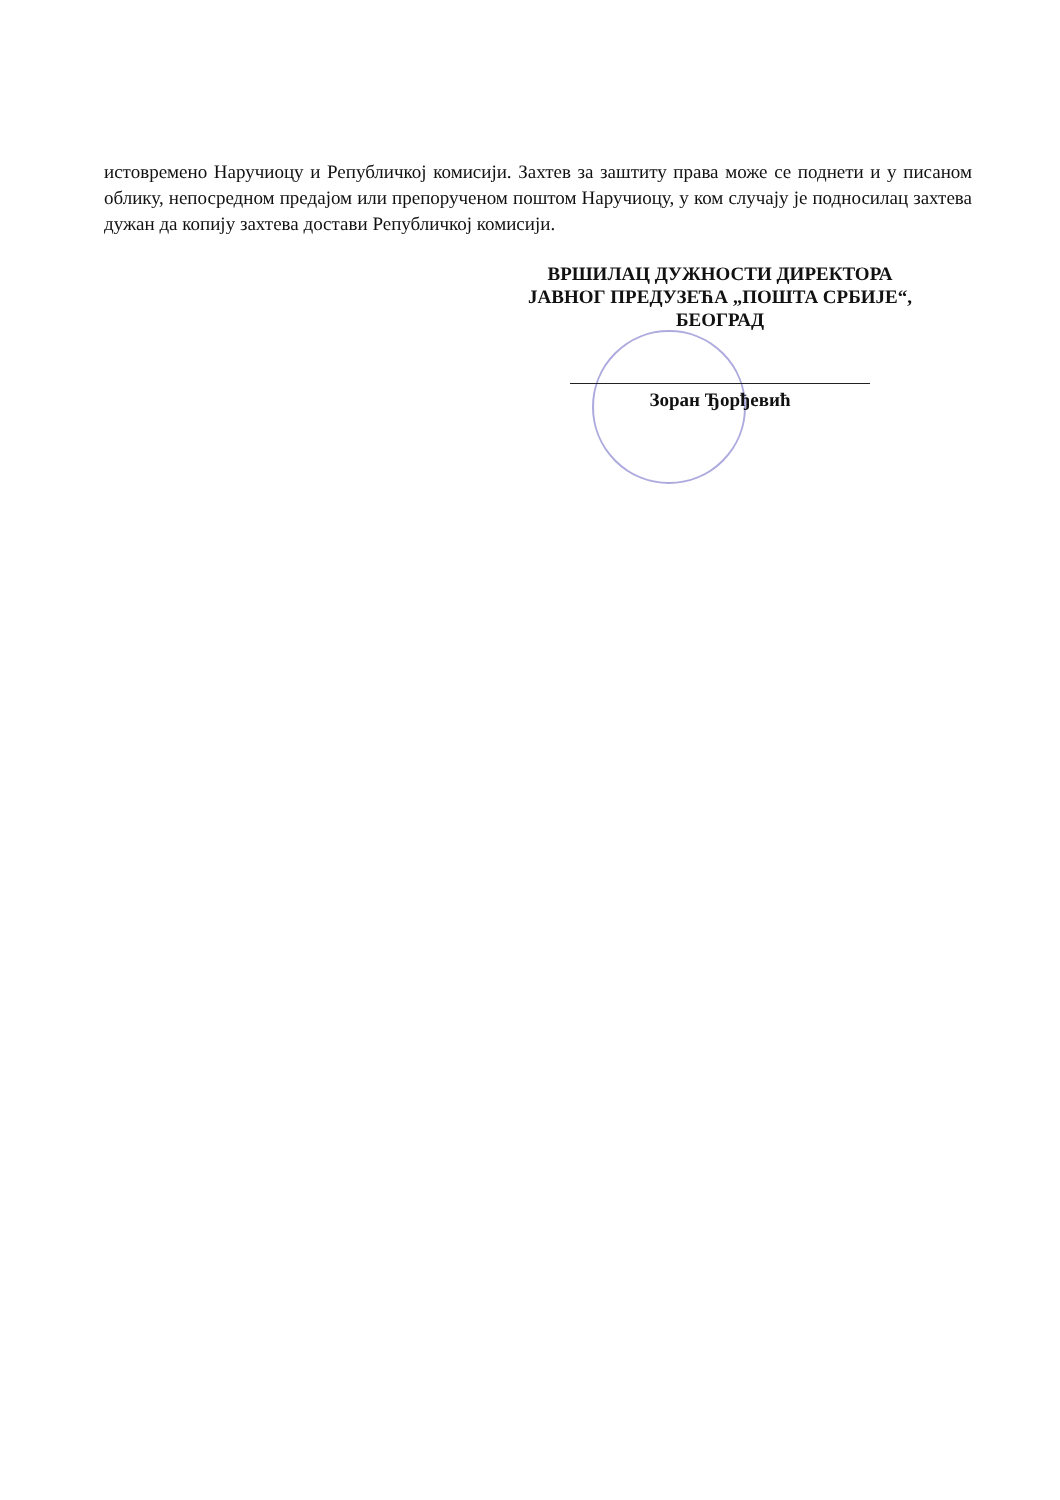истовремено Наручиоцу и Републичкој комисији. Захтев за заштиту права може се поднети и у писаном облику, непосредном предајом или препорученом поштом Наручиоцу, у ком случају је подносилац захтева дужан да копију захтева достави Републичкој комисији.
ВРШИЛАЦ ДУЖНОСТИ ДИРЕКТОРА
ЈАВНОГ ПРЕДУЗЕЋА „ПОШТА СРБИЈЕ“,
БЕОГРАД
Зоран Ђорђевић